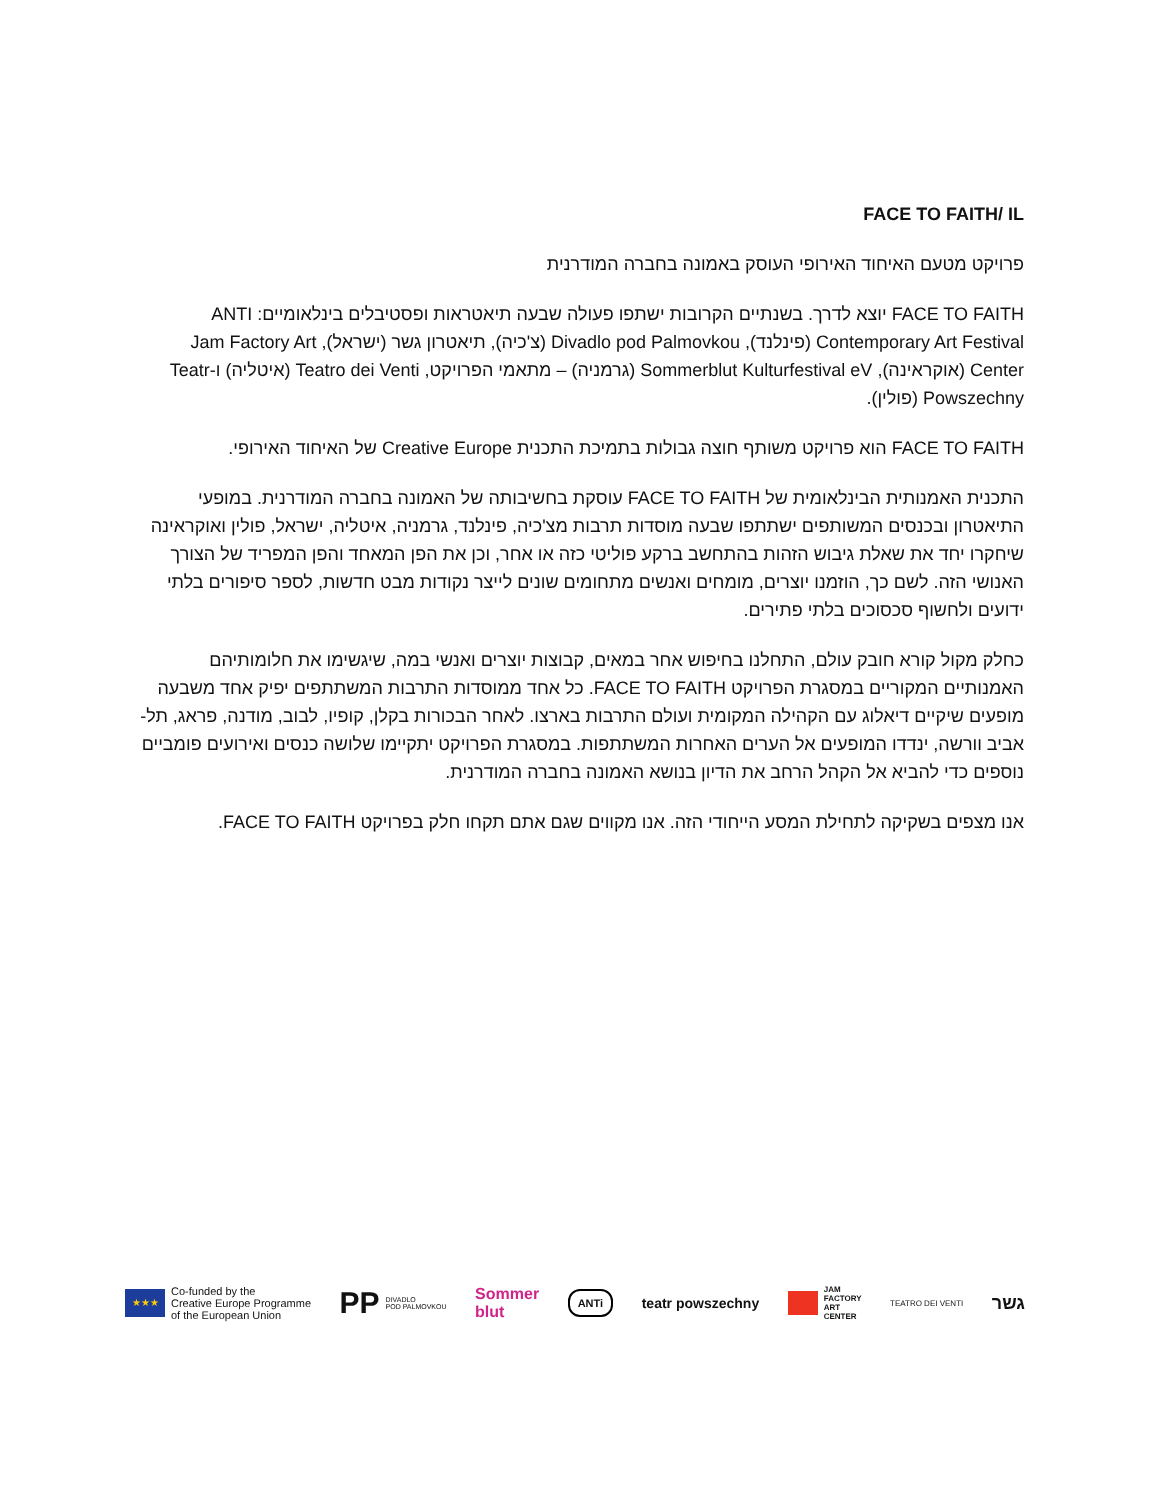FACE TO FAITH/ IL
פרויקט מטעם האיחוד האירופי העוסק באמונה בחברה המודרנית
FACE TO FAITH יוצא לדרך. בשנתיים הקרובות ישתפו פעולה שבעה תיאטראות ופסטיבלים בינלאומיים: ANTI Contemporary Art Festival (פינלנד), Divadlo pod Palmovkou (צ'כיה), תיאטרון גשר (ישראל), Jam Factory Art Center (אוקראינה), Sommerblut Kulturfestival eV (גרמניה) – מתאמי הפרויקט, Teatro dei Venti (איטליה) ו-Teatr Powszechny (פולין).
FACE TO FAITH הוא פרויקט משותף חוצה גבולות בתמיכת התכנית Creative Europe של האיחוד האירופי.
התכנית האמנותית הבינלאומית של FACE TO FAITH עוסקת בחשיבותה של האמונה בחברה המודרנית. במופעי התיאטרון ובכנסים המשותפים ישתתפו שבעה מוסדות תרבות מצ'כיה, פינלנד, גרמניה, איטליה, ישראל, פולין ואוקראינה שיחקרו יחד את שאלת גיבוש הזהות בהתחשב ברקע פוליטי כזה או אחר, וכן את הפן המאחד והפן המפריד של הצורך האנושי הזה. לשם כך, הוזמנו יוצרים, מומחים ואנשים מתחומים שונים לייצר נקודות מבט חדשות, לספר סיפורים בלתי ידועים ולחשוף סכסוכים בלתי פתירים.
כחלק מקול קורא חובק עולם, התחלנו בחיפוש אחר במאים, קבוצות יוצרים ואנשי במה, שיגשימו את חלומותיהם האמנותיים המקוריים במסגרת הפרויקט FACE TO FAITH. כל אחד ממוסדות התרבות המשתתפים יפיק אחד משבעה מופעים שיקיים דיאלוג עם הקהילה המקומית ועולם התרבות בארצו. לאחר הבכורות בקלן, קופיו, לבוב, מודנה, פראג, תל-אביב וורשה, ינדדו המופעים אל הערים האחרות המשתתפות. במסגרת הפרויקט יתקיימו שלושה כנסים ואירועים פומביים נוספים כדי להביא אל הקהל הרחב את הדיון בנושא האמונה בחברה המודרנית.
אנו מצפים בשקיקה לתחילת המסע הייחודי הזה. אנו מקווים שגם אתם תקחו חלק בפרויקט FACE TO FAITH.
★★★ Co-funded by the
Creative Europe Programme
of the European Union
PP DIVADLO
POD PALMOVKOU
Sommer
blut
ANTi
teatr powszechny
JAM
FACTORY
ART
CENTER
TEATRO DEI VENTI
גשר